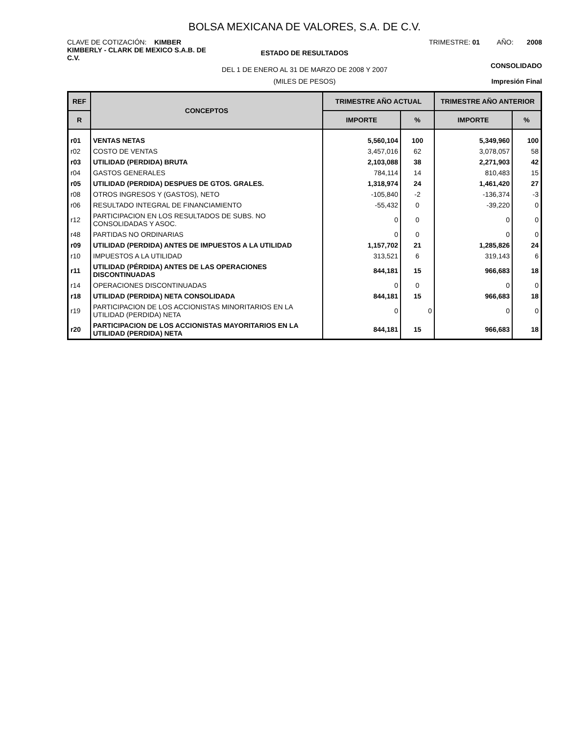BOLSA MEXICANA DE VALORES, S.A. DE C.V.
CLAVE DE COTIZACIÓN: KIMBER TRIMESTRE: 01 AÑO: 2008
KIMBERLY - CLARK DE MEXICO S.A.B. DE C.V.
ESTADO DE RESULTADOS
DEL 1 DE ENERO AL 31 DE MARZO DE 2008 Y 2007
CONSOLIDADO
(MILES DE PESOS) Impresión Final
| REF | CONCEPTOS | TRIMESTRE AÑO ACTUAL | | TRIMESTRE AÑO ANTERIOR | |
| --- | --- | --- | --- | --- | --- |
| R | | IMPORTE | % | IMPORTE | % |
| r01 | VENTAS NETAS | 5,560,104 | 100 | 5,349,960 | 100 |
| r02 | COSTO DE VENTAS | 3,457,016 | 62 | 3,078,057 | 58 |
| r03 | UTILIDAD (PERDIDA) BRUTA | 2,103,088 | 38 | 2,271,903 | 42 |
| r04 | GASTOS GENERALES | 784,114 | 14 | 810,483 | 15 |
| r05 | UTILIDAD (PERDIDA) DESPUES DE GTOS. GRALES. | 1,318,974 | 24 | 1,461,420 | 27 |
| r08 | OTROS INGRESOS Y (GASTOS), NETO | -105,840 | -2 | -136,374 | -3 |
| r06 | RESULTADO INTEGRAL DE FINANCIAMIENTO | -55,432 | 0 | -39,220 | 0 |
| r12 | PARTICIPACION EN LOS RESULTADOS DE SUBS. NO CONSOLIDADAS Y ASOC. | 0 | 0 | 0 | 0 |
| r48 | PARTIDAS NO ORDINARIAS | 0 | 0 | 0 | 0 |
| r09 | UTILIDAD (PERDIDA) ANTES DE IMPUESTOS A LA UTILIDAD | 1,157,702 | 21 | 1,285,826 | 24 |
| r10 | IMPUESTOS A LA UTILIDAD | 313,521 | 6 | 319,143 | 6 |
| r11 | UTILIDAD (PÉRDIDA) ANTES DE LAS OPERACIONES DISCONTINUADAS | 844,181 | 15 | 966,683 | 18 |
| r14 | OPERACIONES DISCONTINUADAS | 0 | 0 | 0 | 0 |
| r18 | UTILIDAD (PERDIDA) NETA CONSOLIDADA | 844,181 | 15 | 966,683 | 18 |
| r19 | PARTICIPACION DE LOS ACCIONISTAS MINORITARIOS EN LA UTILIDAD (PERDIDA) NETA | 0 | 0 | 0 | 0 |
| r20 | PARTICIPACION DE LOS ACCIONISTAS MAYORITARIOS EN LA UTILIDAD (PERDIDA) NETA | 844,181 | 15 | 966,683 | 18 |